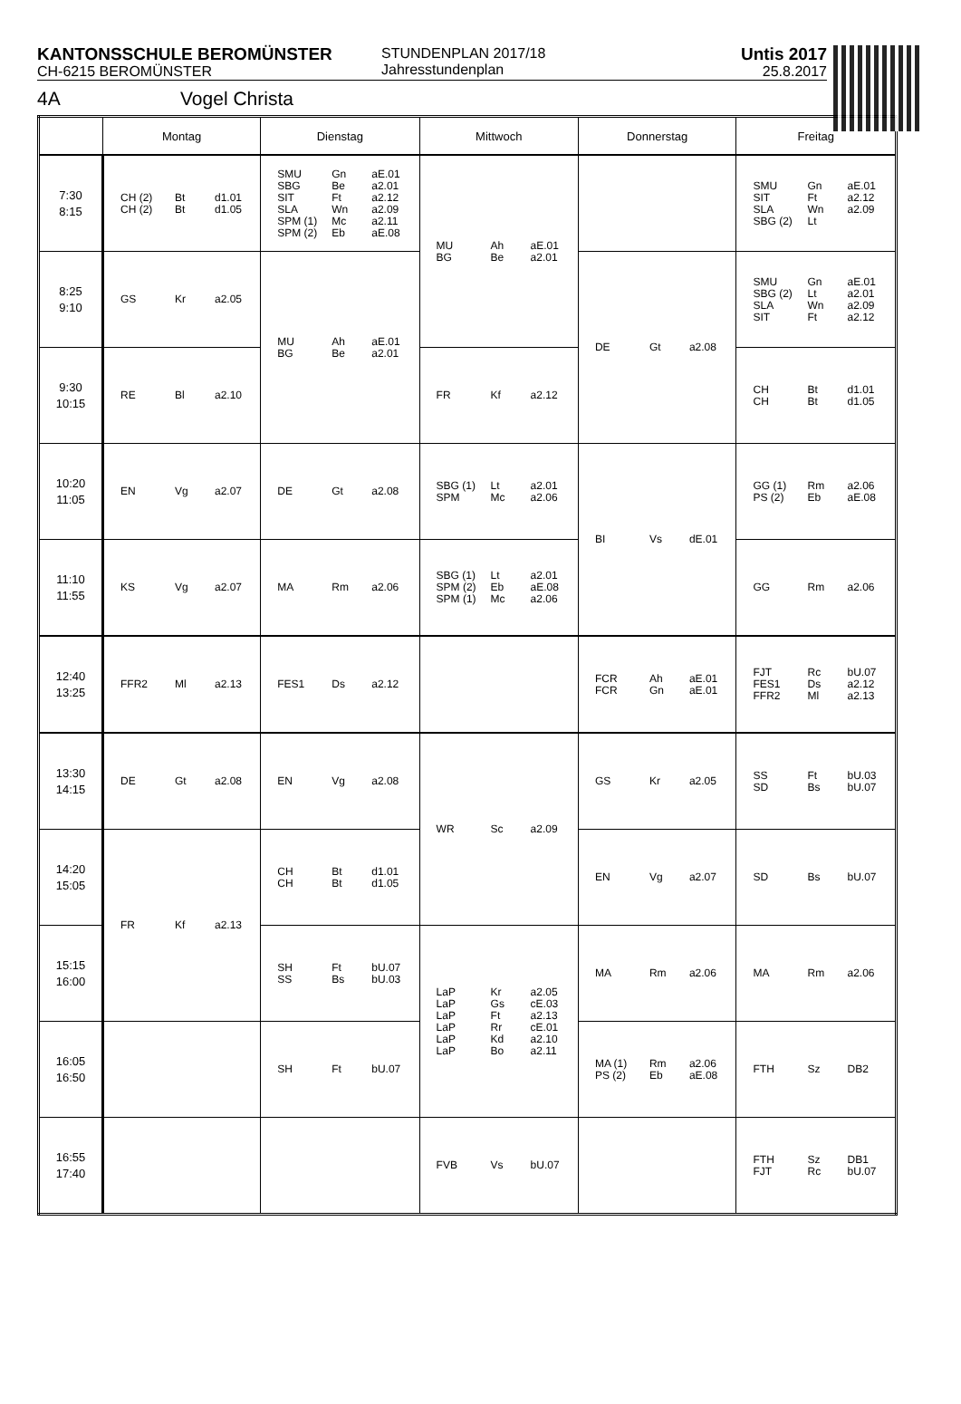KANTONSSCHULE BEROMÜNSTER
CH-6215 BEROMÜNSTER
STUNDENPLAN 2017/18
Jahresstundenplan
Untis 2017
25.8.2017
4A Vogel Christa
| | Montag | Dienstag | Mittwoch | Donnerstag | Freitag |
| --- | --- | --- | --- | --- | --- |
| 7:30 8:15 | CH (2) Bt d1.01 CH (2) Bt d1.05 | SMU Gn aE.01 SBG Be a2.01 SIT Ft a2.12 SLA Wn a2.09 SPM (1) Mc a2.11 SPM (2) Eb aE.08 | MU Ah aE.01 BG Be a2.01 | | SMU Gn aE.01 SIT Ft a2.12 SLA Wn a2.09 SBG (2) Lt |
| 8:25 9:10 | GS Kr a2.05 | MU Ah aE.01 BG Be a2.01 | | DE Gt a2.08 | SMU Gn aE.01 SBG (2) Lt a2.01 SLA Wn a2.09 SIT Ft a2.12 |
| 9:30 10:15 | RE Bl a2.10 | | FR Kf a2.12 | | CH Bt d1.01 CH Bt d1.05 |
| 10:20 11:05 | EN Vg a2.07 | DE Gt a2.08 | SBG (1) Lt a2.01 SPM Mc a2.06 | BI Vs dE.01 | GG (1) Rm a2.06 PS (2) Eb aE.08 |
| 11:10 11:55 | KS Vg a2.07 | MA Rm a2.06 | SBG (1) Lt a2.01 SPM (2) Eb aE.08 SPM (1) Mc a2.06 | | GG Rm a2.06 |
| 12:40 13:25 | FFR2 Ml a2.13 | FES1 Ds a2.12 | | FCR Ah aE.01 FCR Gn aE.01 | FJT Rc bU.07 FES1 Ds a2.12 FFR2 Ml a2.13 |
| 13:30 14:15 | DE Gt a2.08 | EN Vg a2.08 | WR Sc a2.09 | GS Kr a2.05 | SS Ft bU.03 SD Bs bU.07 |
| 14:20 15:05 | FR Kf a2.13 | CH Bt d1.01 CH Bt d1.05 | | EN Vg a2.07 | SD Bs bU.07 |
| 15:15 16:00 | | SH Ft bU.07 SS Bs bU.03 | LaP Kr a2.05 LaP Gs cE.03 LaP Ft a2.13 LaP Rr cE.01 LaP Kd a2.10 LaP Bo a2.11 | MA Rm a2.06 | MA Rm a2.06 |
| 16:05 16:50 | | SH Ft bU.07 | | MA (1) Rm a2.06 PS (2) Eb aE.08 | FTH Sz DB2 |
| 16:55 17:40 | | | FVB Vs bU.07 | | FTH Sz DB1 FJT Rc bU.07 |